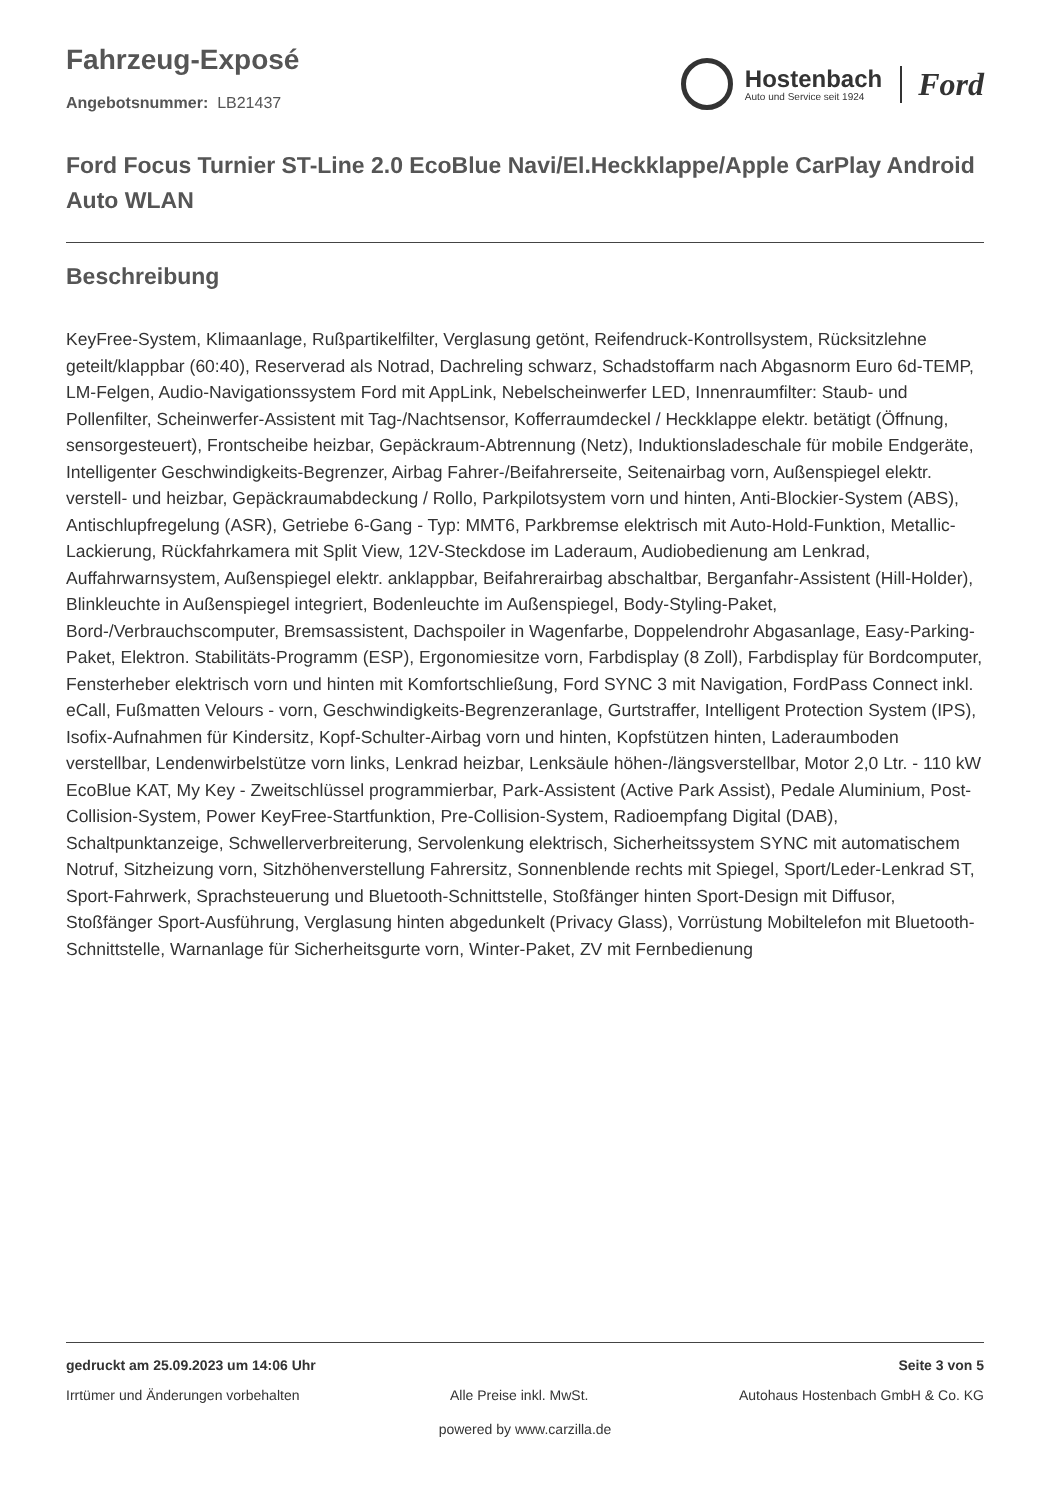Fahrzeug-Exposé
Angebotsnummer: LB21437
Hostenbach
Auto und Service seit 1924
Ford
Ford Focus Turnier ST-Line 2.0 EcoBlue Navi/El.Heckklappe/Apple CarPlay Android Auto WLAN
Beschreibung
KeyFree-System, Klimaanlage, Rußpartikelfilter, Verglasung getönt, Reifendruck-Kontrollsystem, Rücksitzlehne geteilt/klappbar (60:40), Reserverad als Notrad, Dachreling schwarz, Schadstoffarm nach Abgasnorm Euro 6d-TEMP, LM-Felgen, Audio-Navigationssystem Ford mit AppLink, Nebelscheinwerfer LED, Innenraumfilter: Staub- und Pollenfilter, Scheinwerfer-Assistent mit Tag-/Nachtsensor, Kofferraumdeckel / Heckklappe elektr. betätigt (Öffnung, sensorgesteuert), Frontscheibe heizbar, Gepäckraum-Abtrennung (Netz), Induktionsladeschale für mobile Endgeräte, Intelligenter Geschwindigkeits-Begrenzer, Airbag Fahrer-/Beifahrerseite, Seitenairbag vorn, Außenspiegel elektr. verstell- und heizbar, Gepäckraumabdeckung / Rollo, Parkpilotsystem vorn und hinten, Anti-Blockier-System (ABS), Antischlupfregelung (ASR), Getriebe 6-Gang - Typ: MMT6, Parkbremse elektrisch mit Auto-Hold-Funktion, Metallic-Lackierung, Rückfahrkamera mit Split View, 12V-Steckdose im Laderaum, Audiobedienung am Lenkrad, Auffahrwarnsystem, Außenspiegel elektr. anklappbar, Beifahrerairbag abschaltbar, Berganfahr-Assistent (Hill-Holder), Blinkleuchte in Außenspiegel integriert, Bodenleuchte im Außenspiegel, Body-Styling-Paket, Bord-/Verbrauchscomputer, Bremsassistent, Dachspoiler in Wagenfarbe, Doppelendrohr Abgasanlage, Easy-Parking-Paket, Elektron. Stabilitäts-Programm (ESP), Ergonomiesitze vorn, Farbdisplay (8 Zoll), Farbdisplay für Bordcomputer, Fensterheber elektrisch vorn und hinten mit Komfortschließung, Ford SYNC 3 mit Navigation, FordPass Connect inkl. eCall, Fußmatten Velours - vorn, Geschwindigkeits-Begrenzeranlage, Gurtstraffer, Intelligent Protection System (IPS), Isofix-Aufnahmen für Kindersitz, Kopf-Schulter-Airbag vorn und hinten, Kopfstützen hinten, Laderaumboden verstellbar, Lendenwirbelstütze vorn links, Lenkrad heizbar, Lenksäule höhen-/längsverstellbar, Motor 2,0 Ltr. - 110 kW EcoBlue KAT, My Key - Zweitschlüssel programmierbar, Park-Assistent (Active Park Assist), Pedale Aluminium, Post-Collision-System, Power KeyFree-Startfunktion, Pre-Collision-System, Radioempfang Digital (DAB), Schaltpunktanzeige, Schwellerverbreiterung, Servolenkung elektrisch, Sicherheitssystem SYNC mit automatischem Notruf, Sitzheizung vorn, Sitzhöhenverstellung Fahrersitz, Sonnenblende rechts mit Spiegel, Sport/Leder-Lenkrad ST, Sport-Fahrwerk, Sprachsteuerung und Bluetooth-Schnittstelle, Stoßfänger hinten Sport-Design mit Diffusor, Stoßfänger Sport-Ausführung, Verglasung hinten abgedunkelt (Privacy Glass), Vorrüstung Mobiltelefon mit Bluetooth-Schnittstelle, Warnanlage für Sicherheitsgurte vorn, Winter-Paket, ZV mit Fernbedienung
gedruckt am 25.09.2023 um 14:06 Uhr Seite 3 von 5
Irrtümer und Änderungen vorbehalten Alle Preise inkl. MwSt. Autohaus Hostenbach GmbH & Co. KG
powered by www.carzilla.de